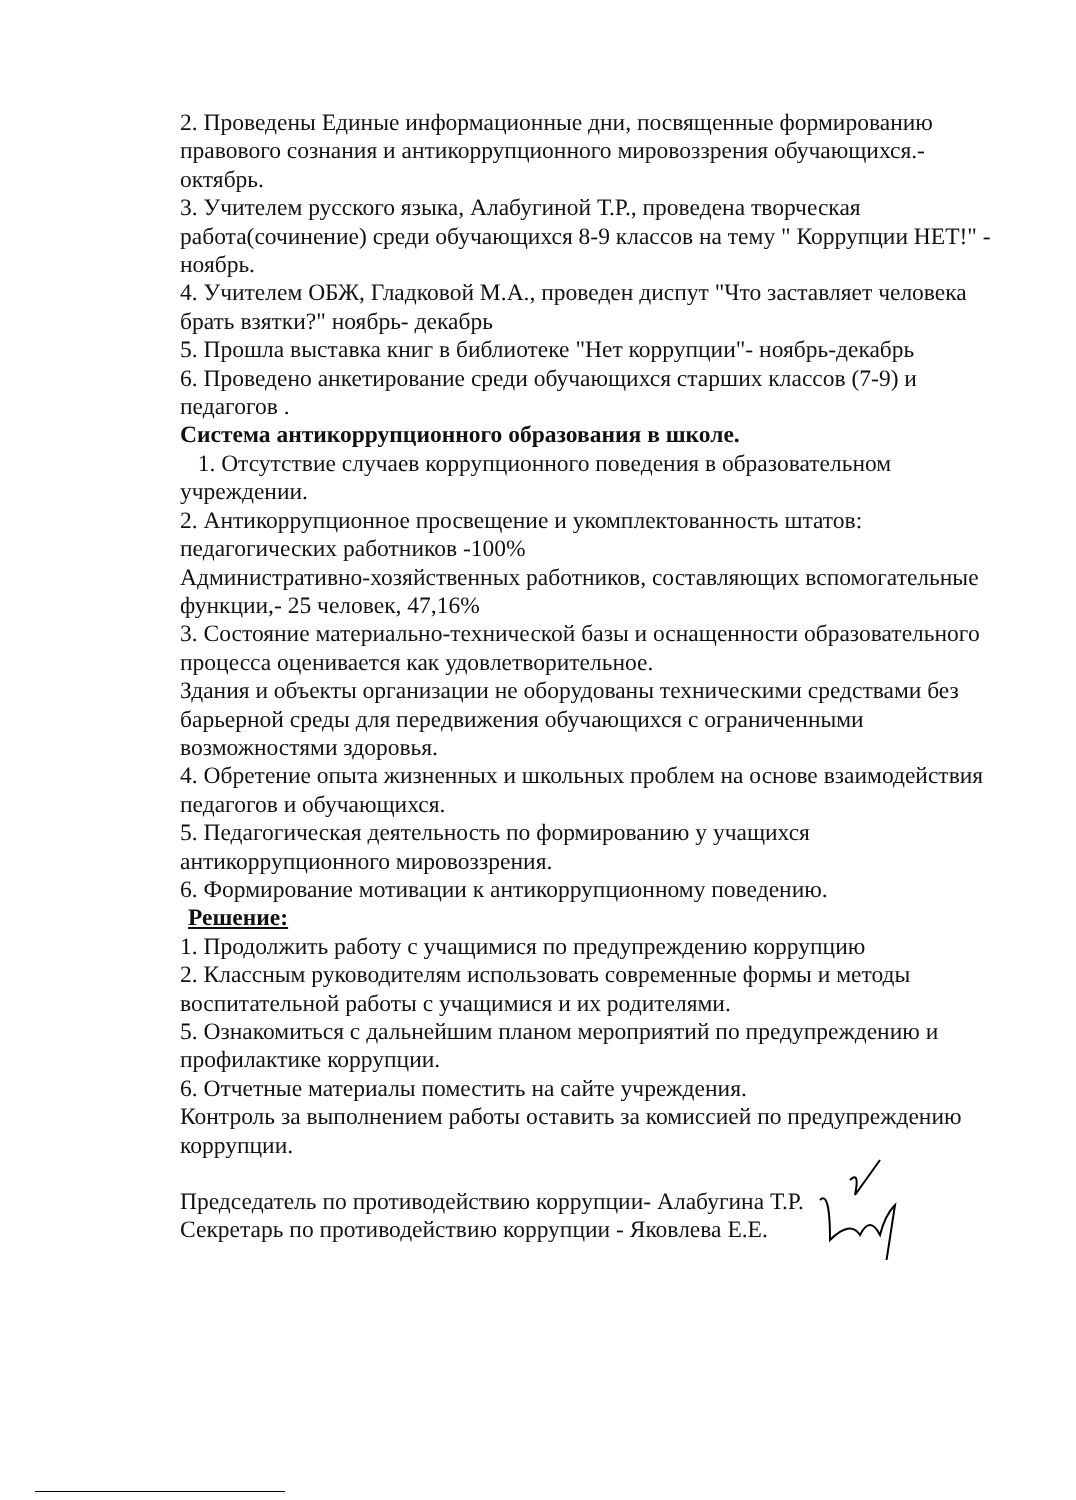2. Проведены Единые информационные дни, посвященные формированию правового сознания и антикоррупционного мировоззрения обучающихся.- октябрь.
3. Учителем русского языка, Алабугиной Т.Р., проведена творческая работа(сочинение) среди обучающихся 8-9 классов на тему " Коррупции НЕТ!" - ноябрь.
4. Учителем ОБЖ, Гладковой М.А., проведен диспут "Что заставляет человека брать взятки?" ноябрь- декабрь
5. Прошла выставка книг в библиотеке "Нет коррупции"- ноябрь-декабрь
6. Проведено анкетирование среди обучающихся старших классов (7-9) и педагогов .
Система антикоррупционного образования в школе.
1. Отсутствие случаев коррупционного поведения в образовательном учреждении.
2. Антикоррупционное просвещение и укомплектованность штатов: педагогических работников -100%
Административно-хозяйственных работников, составляющих вспомогательные функции,- 25 человек, 47,16%
3. Состояние материально-технической базы и оснащенности образовательного процесса оценивается как удовлетворительное.
Здания и объекты организации не оборудованы техническими средствами без барьерной среды для передвижения обучающихся с ограниченными возможностями здоровья.
4. Обретение опыта жизненных и школьных проблем на основе взаимодействия педагогов и обучающихся.
5. Педагогическая деятельность по формированию у учащихся антикоррупционного мировоззрения.
6. Формирование мотивации к антикоррупционному поведению.
Решение:
1. Продолжить работу с учащимися по предупреждению коррупцию
2. Классным руководителям использовать современные формы и методы воспитательной работы с учащимися и их родителями.
5. Ознакомиться с дальнейшим планом мероприятий по предупреждению и профилактике коррупции.
6. Отчетные материалы поместить на сайте учреждения.
Контроль за выполнением работы оставить за комиссией по предупреждению коррупции.
Председатель по противодействию коррупции- Алабугина Т.Р.
Секретарь по противодействию коррупции - Яковлева Е.Е.